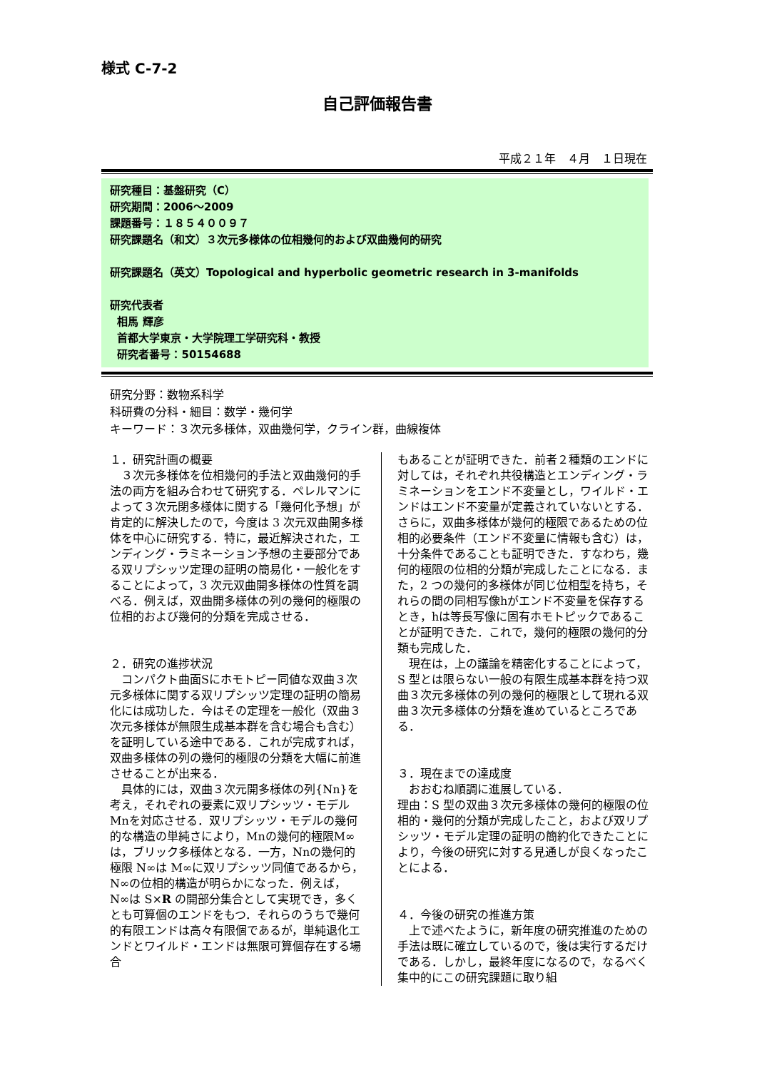様式 C-7-2
自己評価報告書
平成２１年　４月　１日現在
研究種目：基盤研究（C）
研究期間：2006～2009
課題番号：１８５４００９７
研究課題名（和文）３次元多様体の位相幾何的および双曲幾何的研究
研究課題名（英文）Topological and hyperbolic geometric research in 3-manifolds
研究代表者
相馬 輝彦
首都大学東京・大学院理工学研究科・教授
研究者番号：50154688
研究分野：数物系科学
科研費の分科・細目：数学・幾何学
キーワード：３次元多様体，双曲幾何学，クライン群，曲線複体
１．研究計画の概要
　３次元多様体を位相幾何的手法と双曲幾何的手法の両方を組み合わせて研究する．ペレルマンによって３次元閉多様体に関する「幾何化予想」が肯定的に解決したので，今度は 3 次元双曲開多様体を中心に研究する．特に，最近解決された，エンディング・ラミネーション予想の主要部分である双リプシッツ定理の証明の簡易化・一般化をすることによって，3 次元双曲開多様体の性質を調べる．例えば，双曲開多様体の列の幾何的極限の位相的および幾何的分類を完成させる．
２．研究の進捗状況
　コンパクト曲面Sにホモトピー同値な双曲３次元多様体に関する双リプシッツ定理の証明の簡易化には成功した．今はその定理を一般化（双曲３次元多様体が無限生成基本群を含む場合も含む）を証明している途中である．これが完成すれば，双曲多様体の列の幾何的極限の分類を大幅に前進させることが出来る．
　具体的には，双曲３次元開多様体の列{Nn}を考え，それぞれの要素に双リプシッツ・モデルMnを対応させる．双リプシッツ・モデルの幾何的な構造の単純さにより，Mnの幾何的極限M∞は，ブリック多様体となる．一方，Nnの幾何的極限 N∞は M∞に双リプシッツ同値であるから，N∞の位相的構造が明らかになった．例えば，N∞は S×R の開部分集合として実現でき，多くとも可算個のエンドをもつ．それらのうちで幾何的有限エンドは高々有限個であるが，単純退化エンドとワイルド・エンドは無限可算個存在する場合
もあることが証明できた．前者２種類のエンドに対しては，それぞれ共役構造とエンディング・ラミネーションをエンド不変量とし，ワイルド・エンドはエンド不変量が定義されていないとする．さらに，双曲多様体が幾何的極限であるための位相的必要条件（エンド不変量に情報も含む）は，十分条件であることも証明できた．すなわち，幾何的極限の位相的分類が完成したことになる．また，2 つの幾何的多様体が同じ位相型を持ち，それらの間の同相写像hがエンド不変量を保存するとき，hは等長写像に固有ホモトピックであることが証明できた．これで，幾何的極限の幾何的分類も完成した．
　現在は，上の議論を精密化することによって，S 型とは限らない一般の有限生成基本群を持つ双曲３次元多様体の列の幾何的極限として現れる双曲３次元多様体の分類を進めているところである．
３．現在までの達成度
　おおむね順調に進展している．
理由：S 型の双曲３次元多様体の幾何的極限の位相的・幾何的分類が完成したこと，および双リプシッツ・モデル定理の証明の簡約化できたことにより，今後の研究に対する見通しが良くなったことによる．
４．今後の研究の推進方策
　上で述べたように，新年度の研究推進のための手法は既に確立しているので，後は実行するだけである．しかし，最終年度になるので，なるべく集中的にこの研究課題に取り組